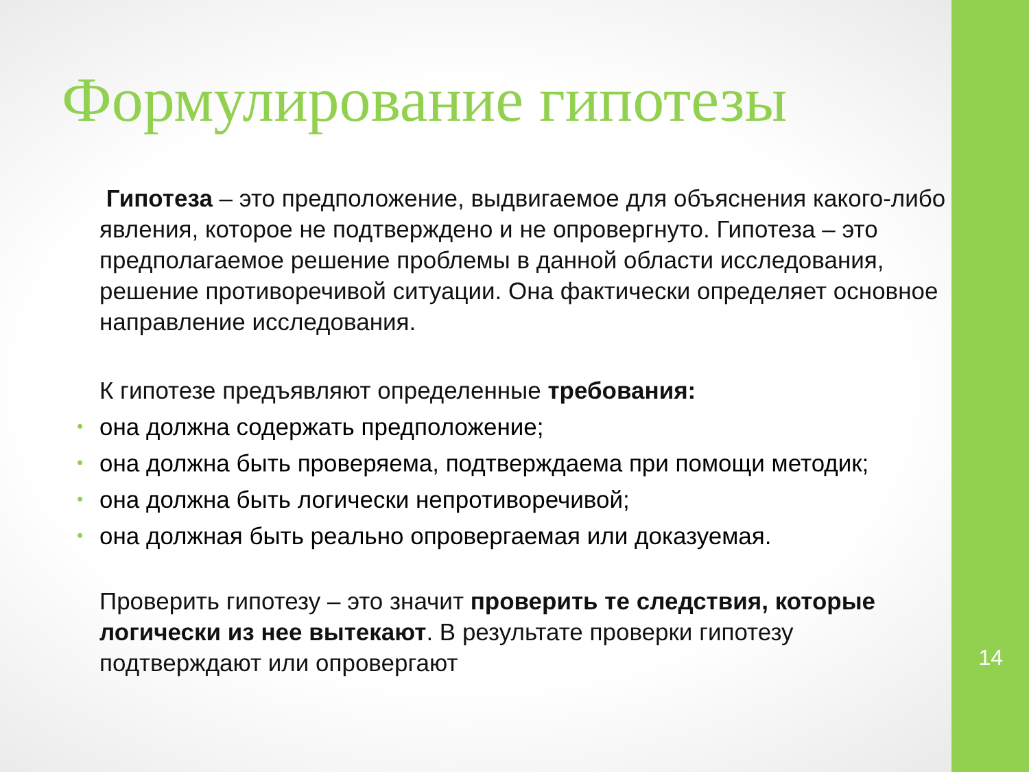Формулирование гипотезы
Гипотеза – это предположение, выдвигаемое для объяснения какого-либо явления, которое не подтверждено и не опровергнуто. Гипотеза – это предполагаемое решение проблемы в данной области исследования, решение противоречивой ситуации. Она фактически определяет основное направление исследования.
К гипотезе предъявляют определенные требования:
• она должна содержать предположение;
• она должна быть проверяема, подтверждаема при помощи методик;
• она должна быть логически непротиворечивой;
• она должная быть реально опровергаемая или доказуемая.
Проверить гипотезу – это значит проверить те следствия, которые логически из нее вытекают. В результате проверки гипотезу подтверждают или опровергают
14